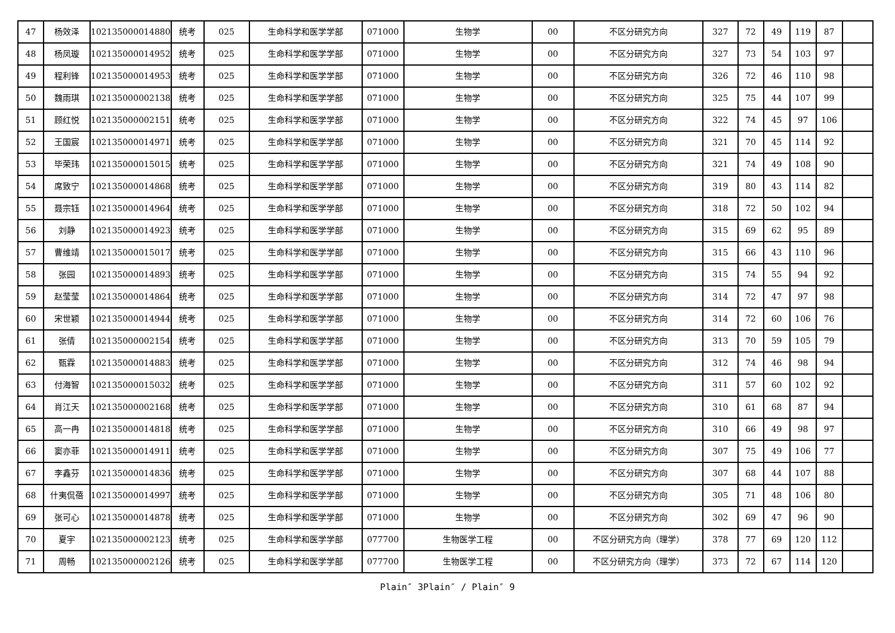| 47 | 杨效泽 | 102135000014880 | 统考 | 025 | 生命科学和医学学部 | 071000 | 生物学 | 00 | 不区分研究方向 | 327 | 72 | 49 | 119 | 87 | |
| 48 | 杨凤璇 | 102135000014952 | 统考 | 025 | 生命科学和医学学部 | 071000 | 生物学 | 00 | 不区分研究方向 | 327 | 73 | 54 | 103 | 97 | |
| 49 | 程利锋 | 102135000014953 | 统考 | 025 | 生命科学和医学学部 | 071000 | 生物学 | 00 | 不区分研究方向 | 326 | 72 | 46 | 110 | 98 | |
| 50 | 魏雨琪 | 102135000002138 | 统考 | 025 | 生命科学和医学学部 | 071000 | 生物学 | 00 | 不区分研究方向 | 325 | 75 | 44 | 107 | 99 | |
| 51 | 顾红悦 | 102135000002151 | 统考 | 025 | 生命科学和医学学部 | 071000 | 生物学 | 00 | 不区分研究方向 | 322 | 74 | 45 | 97 | 106 | |
| 52 | 王国宸 | 102135000014971 | 统考 | 025 | 生命科学和医学学部 | 071000 | 生物学 | 00 | 不区分研究方向 | 321 | 70 | 45 | 114 | 92 | |
| 53 | 毕荣玮 | 102135000015015 | 统考 | 025 | 生命科学和医学学部 | 071000 | 生物学 | 00 | 不区分研究方向 | 321 | 74 | 49 | 108 | 90 | |
| 54 | 席致宁 | 102135000014868 | 统考 | 025 | 生命科学和医学学部 | 071000 | 生物学 | 00 | 不区分研究方向 | 319 | 80 | 43 | 114 | 82 | |
| 55 | 聂宗钰 | 102135000014964 | 统考 | 025 | 生命科学和医学学部 | 071000 | 生物学 | 00 | 不区分研究方向 | 318 | 72 | 50 | 102 | 94 | |
| 56 | 刘静 | 102135000014923 | 统考 | 025 | 生命科学和医学学部 | 071000 | 生物学 | 00 | 不区分研究方向 | 315 | 69 | 62 | 95 | 89 | |
| 57 | 曹维靖 | 102135000015017 | 统考 | 025 | 生命科学和医学学部 | 071000 | 生物学 | 00 | 不区分研究方向 | 315 | 66 | 43 | 110 | 96 | |
| 58 | 张园 | 102135000014893 | 统考 | 025 | 生命科学和医学学部 | 071000 | 生物学 | 00 | 不区分研究方向 | 315 | 74 | 55 | 94 | 92 | |
| 59 | 赵莹莹 | 102135000014864 | 统考 | 025 | 生命科学和医学学部 | 071000 | 生物学 | 00 | 不区分研究方向 | 314 | 72 | 47 | 97 | 98 | |
| 60 | 宋世颖 | 102135000014944 | 统考 | 025 | 生命科学和医学学部 | 071000 | 生物学 | 00 | 不区分研究方向 | 314 | 72 | 60 | 106 | 76 | |
| 61 | 张倩 | 102135000002154 | 统考 | 025 | 生命科学和医学学部 | 071000 | 生物学 | 00 | 不区分研究方向 | 313 | 70 | 59 | 105 | 79 | |
| 62 | 甄霖 | 102135000014883 | 统考 | 025 | 生命科学和医学学部 | 071000 | 生物学 | 00 | 不区分研究方向 | 312 | 74 | 46 | 98 | 94 | |
| 63 | 付海智 | 102135000015032 | 统考 | 025 | 生命科学和医学学部 | 071000 | 生物学 | 00 | 不区分研究方向 | 311 | 57 | 60 | 102 | 92 | |
| 64 | 肖江天 | 102135000002168 | 统考 | 025 | 生命科学和医学学部 | 071000 | 生物学 | 00 | 不区分研究方向 | 310 | 61 | 68 | 87 | 94 | |
| 65 | 高一冉 | 102135000014818 | 统考 | 025 | 生命科学和医学学部 | 071000 | 生物学 | 00 | 不区分研究方向 | 310 | 66 | 49 | 98 | 97 | |
| 66 | 窦亦菲 | 102135000014911 | 统考 | 025 | 生命科学和医学学部 | 071000 | 生物学 | 00 | 不区分研究方向 | 307 | 75 | 49 | 106 | 77 | |
| 67 | 李鑫芬 | 102135000014836 | 统考 | 025 | 生命科学和医学学部 | 071000 | 生物学 | 00 | 不区分研究方向 | 307 | 68 | 44 | 107 | 88 | |
| 68 | 什夷侃蓓 | 102135000014997 | 统考 | 025 | 生命科学和医学学部 | 071000 | 生物学 | 00 | 不区分研究方向 | 305 | 71 | 48 | 106 | 80 | |
| 69 | 张可心 | 102135000014878 | 统考 | 025 | 生命科学和医学学部 | 071000 | 生物学 | 00 | 不区分研究方向 | 302 | 69 | 47 | 96 | 90 | |
| 70 | 夏宇 | 102135000002123 | 统考 | 025 | 生命科学和医学学部 | 077700 | 生物医学工程 | 00 | 不区分研究方向（理学） | 378 | 77 | 69 | 120 | 112 | |
| 71 | 周畅 | 102135000002126 | 统考 | 025 | 生命科学和医学学部 | 077700 | 生物医学工程 | 00 | 不区分研究方向（理学） | 373 | 72 | 67 | 114 | 120 | |
Plain″ 3Plain″ / Plain″ 9